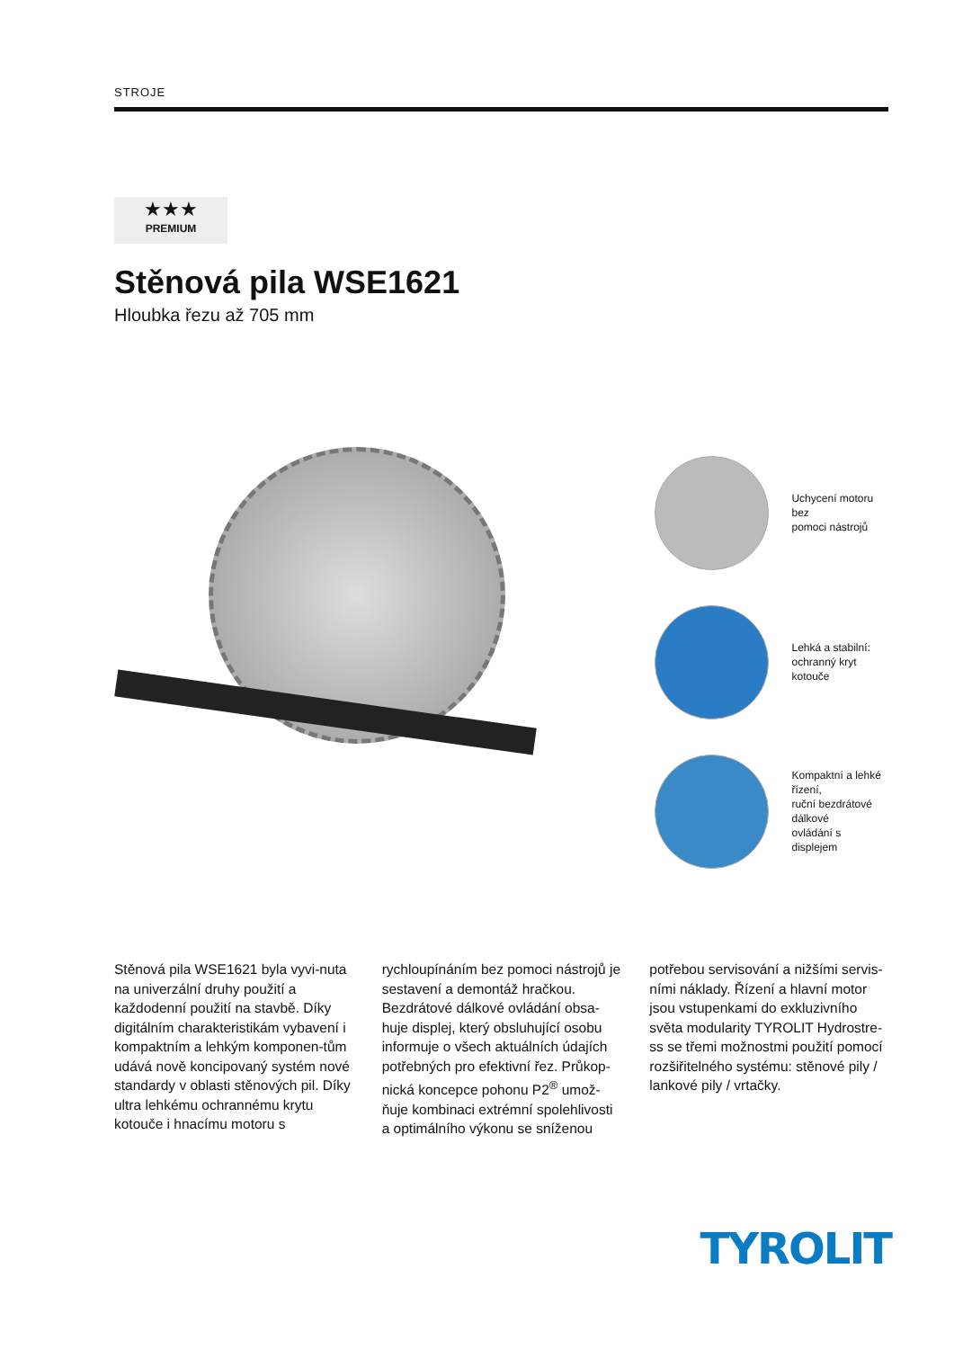STROJE
★★★
PREMIUM
Stěnová pila WSE1621
Hloubka řezu až 705 mm
Uchycení motoru bez
pomoci nástrojů
Lehká a stabilní:
ochranný kryt kotouče
Kompaktní a lehké řízení,
ruční bezdrátové dálkové
ovládání s displejem
Stěnová pila WSE1621 byla vyvi-nuta na univerzální druhy použití a každodenní použití na stavbě. Díky digitálním charakteristikám vybavení i kompaktním a lehkým komponen-tům udává nově koncipovaný systém nové standardy v oblasti stěnových pil. Díky ultra lehkému ochrannému krytu kotouče i hnacímu motoru s
rychloupínáním bez pomoci nástrojů je sestavení a demontáž hračkou. Bezdrátové dálkové ovládání obsa-huje displej, který obsluhující osobu informuje o všech aktuálních údajích potřebných pro efektivní řez. Průkop-nická koncepce pohonu P2<sup>®</sup> umož-ňuje kombinaci extrémní spolehlivosti a optimálního výkonu se sníženou
potřebou servisování a nižšími servis-ními náklady. Řízení a hlavní motor jsou vstupenkami do exkluzivního světa modularity TYROLIT Hydrostre-ss se třemi možnostmi použití pomocí rozšiřitelného systému: stěnové pily / lankové pily / vrtačky.
TYROLIT